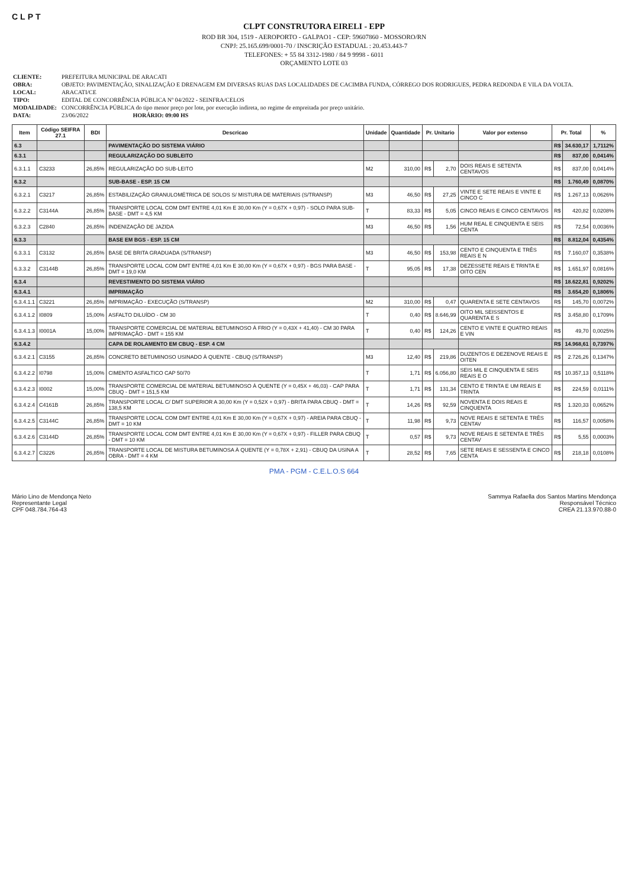CLPT
CLPT CONSTRUTORA EIRELI - EPP
ROD BR 304, 1519 - AEROPORTO - GALPAO1 - CEP: 59607860 - MOSSORO/RN
CNPJ: 25.165.699/0001-70 / INSCRIÇÃO ESTADUAL : 20.453.443-7
TELEFONES: + 55 84 3312-1980 / 84 9 9998 - 6011
ORÇAMENTO LOTE 03
| CLIENTE: | PREFEITURA MUNICIPAL DE ARACATI |
| OBRA: | OBJETO: PAVIMENTAÇÃO, SINALIZAÇÃO E DRENAGEM EM DIVERSAS RUAS DAS LOCALIDADES DE CACIMBA FUNDA, CÓRREGO DOS RODRIGUES, PEDRA REDONDA E VILA DA VOLTA. |
| LOCAL: | ARACATI/CE |
| TIPO: | EDITAL DE CONCORRÊNCIA PÚBLICA Nº 04/2022 - SEINFRA/CELOS |
| MODALIDADE: | CONCORRÊNCIA PÚBLICA do tipo menor preço por lote, por execução indireta, no regime de empreitada por preço unitário. |
| DATA: | 23/06/2022 HORÁRIO: 09:00 HS |
| Item | Código SEIFRA 27.1 | BDI | Descricao | Unidade | Quantidade | Pr. Unitario | | Valor por extenso | Pr. Total | | % |
| --- | --- | --- | --- | --- | --- | --- | --- | --- | --- | --- | --- |
| 6.3 | | | PAVIMENTAÇÃO DO SISTEMA VIÁRIO | | | | | | R$ | 34.630,17 | 1,7112% |
| 6.3.1 | | | REGULARIZAÇÃO DO SUBLEITO | | | | | | R$ | 837,00 | 0,0414% |
| 6.3.1.1 | C3233 | 26,85% | REGULARIZAÇÃO DO SUB-LEITO | M2 | 310,00 | R$ | 2,70 | DOIS REAIS E SETENTA CENTAVOS | R$ | 837,00 | 0,0414% |
| 6.3.2 | | | SUB-BASE - ESP. 15 CM | | | | | | R$ | 1.760,49 | 0,0870% |
| 6.3.2.1 | C3217 | 26,85% | ESTABILIZAÇÃO GRANULOMÉTRICA DE SOLOS S/ MISTURA DE MATERIAIS (S/TRANSP) | M3 | 46,50 | R$ | 27,25 | VINTE E SETE REAIS E VINTE E CINCO C | R$ | 1.267,13 | 0,0626% |
| 6.3.2.2 | C3144A | 26,85% | TRANSPORTE LOCAL COM DMT ENTRE 4,01 Km E 30,00 Km (Y = 0,67X + 0,97) - SOLO PARA SUB-BASE - DMT = 4,5 KM | T | 83,33 | R$ | 5,05 | CINCO REAIS E CINCO CENTAVOS | R$ | 420,82 | 0,0208% |
| 6.3.2.3 | C2840 | 26,85% | INDENIZAÇÃO DE JAZIDA | M3 | 46,50 | R$ | 1,56 | HUM REAL E CINQUENTA E SEIS CENTA | R$ | 72,54 | 0,0036% |
| 6.3.3 | | | BASE EM BGS - ESP. 15 CM | | | | | | R$ | 8.812,04 | 0,4354% |
| 6.3.3.1 | C3132 | 26,85% | BASE DE BRITA GRADUADA (S/TRANSP) | M3 | 46,50 | R$ | 153,98 | CENTO E CINQUENTA E TRÊS REAIS E N | R$ | 7.160,07 | 0,3538% |
| 6.3.3.2 | C3144B | 26,85% | TRANSPORTE LOCAL COM DMT ENTRE 4,01 Km E 30,00 Km (Y = 0,67X + 0,97) - BGS PARA BASE - DMT = 19,0 KM | T | 95,05 | R$ | 17,38 | DEZESSETE REAIS E TRINTA E OITO CEN | R$ | 1.651,97 | 0,0816% |
| 6.3.4 | | | REVESTIMENTO DO SISTEMA VIÁRIO | | | | | | R$ | 18.622,81 | 0,9202% |
| 6.3.4.1 | | | IMPRIMAÇÃO | | | | | | R$ | 3.654,20 | 0,1806% |
| 6.3.4.1.1 | C3221 | 26,85% | IMPRIMAÇÃO - EXECUÇÃO (S/TRANSP) | M2 | 310,00 | R$ | 0,47 | QUARENTA E SETE CENTAVOS | R$ | 145,70 | 0,0072% |
| 6.3.4.1.2 | I0809 | 15,00% | ASFALTO DILUÍDO - CM 30 | T | 0,40 | R$ | 8.646,99 | OITO MIL SEISSENTOS E QUARENTA E S | R$ | 3.458,80 | 0,1709% |
| 6.3.4.1.3 | I0001A | 15,00% | TRANSPORTE COMERCIAL DE MATERIAL BETUMINOSO À FRIO (Y = 0,43X + 41,40) - CM 30 PARA IMPRIMAÇÃO - DMT = 155 KM | T | 0,40 | R$ | 124,26 | CENTO E VINTE E QUATRO REAIS E VIN | R$ | 49,70 | 0,0025% |
| 6.3.4.2 | | | CAPA DE ROLAMENTO EM CBUQ - ESP. 4 CM | | | | | | R$ | 14.968,61 | 0,7397% |
| 6.3.4.2.1 | C3155 | 26,85% | CONCRETO BETUMINOSO USINADO À QUENTE - CBUQ (S/TRANSP) | M3 | 12,40 | R$ | 219,86 | DUZENTOS E DEZENOVE REAIS E OITEN | R$ | 2.726,26 | 0,1347% |
| 6.3.4.2.2 | I0798 | 15,00% | CIMENTO ASFALTICO CAP 50/70 | T | 1,71 | R$ | 6.056,80 | SEIS MIL E CINQUENTA E SEIS REAIS E O | R$ | 10.357,13 | 0,5118% |
| 6.3.4.2.3 | I0002 | 15,00% | TRANSPORTE COMERCIAL DE MATERIAL BETUMINOSO À QUENTE (Y = 0,45X + 46,03) - CAP PARA CBUQ - DMT = 151,5 KM | T | 1,71 | R$ | 131,34 | CENTO E TRINTA E UM REAIS E TRINTA | R$ | 224,59 | 0,0111% |
| 6.3.4.2.4 | C4161B | 26,85% | TRANSPORTE LOCAL C/ DMT SUPERIOR A 30,00 Km (Y = 0,52X + 0,97) - BRITA PARA CBUQ - DMT = 138,5 KM | T | 14,26 | R$ | 92,59 | NOVENTA E DOIS REAIS E CINQUENTA | R$ | 1.320,33 | 0,0652% |
| 6.3.4.2.5 | C3144C | 26,85% | TRANSPORTE LOCAL COM DMT ENTRE 4,01 Km E 30,00 Km (Y = 0,67X + 0,97) - AREIA PARA CBUQ - DMT = 10 KM | T | 11,98 | R$ | 9,73 | NOVE REAIS E SETENTA E TRÊS CENTAV | R$ | 116,57 | 0,0058% |
| 6.3.4.2.6 | C3144D | 26,85% | TRANSPORTE LOCAL COM DMT ENTRE 4,01 Km E 30,00 Km (Y = 0,67X + 0,97) - FILLER PARA CBUQ - DMT = 10 KM | T | 0,57 | R$ | 9,73 | NOVE REAIS E SETENTA E TRÊS CENTAV | R$ | 5,55 | 0,0003% |
| 6.3.4.2.7 | C3226 | 26,85% | TRANSPORTE LOCAL DE MISTURA BETUMINOSA À QUENTE (Y = 0,78X + 2,91) - CBUQ DA USINA A OBRA - DMT = 4 KM | T | 28,52 | R$ | 7,65 | SETE REAIS E SESSENTA E CINCO CENTA | R$ | 218,18 | 0,0108% |
PMA - PGM - C.E.L.O.S 664
Mário Lino de Mendonça Neto
Representante Legal
CPF 048.784.764-43
Sammya Rafaella dos Santos Martins Mendonça
Responsável Técnico
CREA 21.13.970.88-0